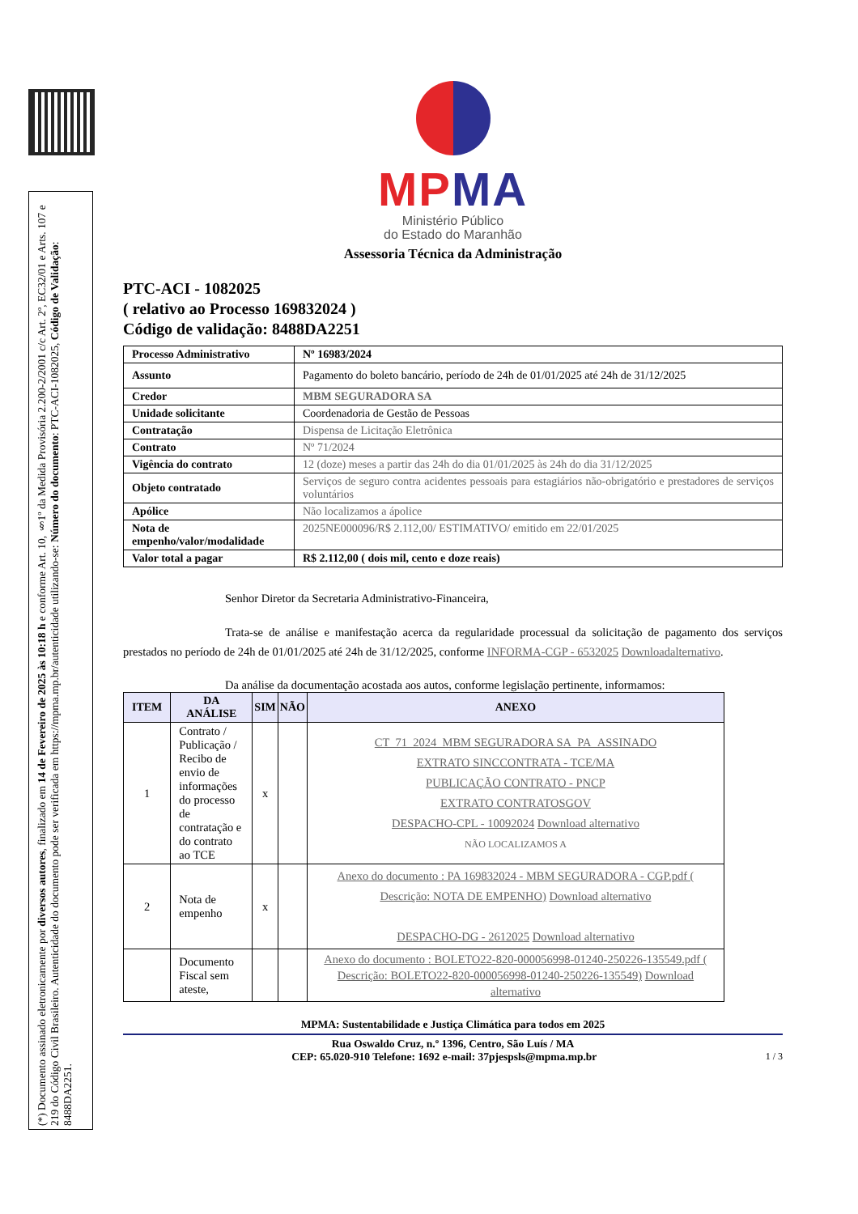(*) Documento assinado eletronicamente por diversos autores, finalizado em 14 de Fevereiro de 2025 às 10:18 h e conforme Art. 10, §1º da Medida Provisória 2.200-2/2001 c/c Art. 2º, EC32/01 e Arts. 107 e 219 do Código Civil Brasileiro. Autenticidade do documento pode ser verificada em https://mpma.mp.br/autenticidade utilizando-se: Número do documento: PTC-ACI-1082025, Código de Validação: 8488DA2251.
MP MA
Ministério Público
do Estado do Maranhão
Assessoria Técnica da Administração
PTC-ACI - 1082025
( relativo ao Processo 169832024 )
Código de validação: 8488DA2251
| Processo Administrativo | Nº 16983/2024 |
| Assunto | Pagamento do boleto bancário, período de 24h de 01/01/2025 até 24h de 31/12/2025 |
| Credor | MBM SEGURADORA SA |
| Unidade solicitante | Coordenadoria de Gestão de Pessoas |
| Contratação | Dispensa de Licitação Eletrônica |
| Contrato | Nº 71/2024 |
| Vigência do contrato | 12 (doze) meses a partir das 24h do dia 01/01/2025 às 24h do dia 31/12/2025 |
| Objeto contratado | Serviços de seguro contra acidentes pessoais para estagiários não-obrigatório e prestadores de serviços voluntários |
| Apólice | Não localizamos a ápolice |
| Nota de empenho/valor/modalidade | 2025NE000096/R$ 2.112,00/ ESTIMATIVO/ emitido em 22/01/2025 |
| Valor total a pagar | R$ 2.112,00 ( dois mil, cento e doze reais) |
Senhor Diretor da Secretaria Administrativo-Financeira,
Trata-se de análise e manifestação acerca da regularidade processual da solicitação de pagamento dos serviços prestados no período de 24h de 01/01/2025 até 24h de 31/12/2025, conforme INFORMA-CGP - 6532025 Downloadalternativo.
Da análise da documentação acostada aos autos, conforme legislação pertinente, informamos:
| ITEM | DA ANÁLISE | SIM | NÃO | ANEXO |
| --- | --- | --- | --- | --- |
| 1 | Contrato / Publicação / Recibo de envio de informações do processo de contratação e do contrato ao TCE | x | | CT_71_2024_MBM SEGURADORA SA_PA_ASSINADO EXTRATO SINCCONTRATA - TCE/MA PUBLICAÇÃO CONTRATO - PNCP EXTRATO CONTRATOSGOV DESPACHO-CPL - 10092024 Download alternativo NÃO LOCALIZAMOS A |
| 2 | Nota de empenho | x | | Anexo do documento : PA 169832024 - MBM SEGURADORA - CGP.pdf ( Descrição: NOTA DE EMPENHO) Download alternativo DESPACHO-DG - 2612025 Download alternativo |
| | Documento Fiscal sem ateste, | | | Anexo do documento : BOLETO22-820-000056998-01240-250226-135549.pdf ( Descrição: BOLETO22-820-000056998-01240-250226-135549) Download alternativo |
MPMA: Sustentabilidade e Justiça Climática para todos em 2025
Rua Oswaldo Cruz, n.º 1396, Centro, São Luís / MA
CEP: 65.020-910 Telefone: 1692 e-mail: 37pjespsls@mpma.mp.br 1 / 3